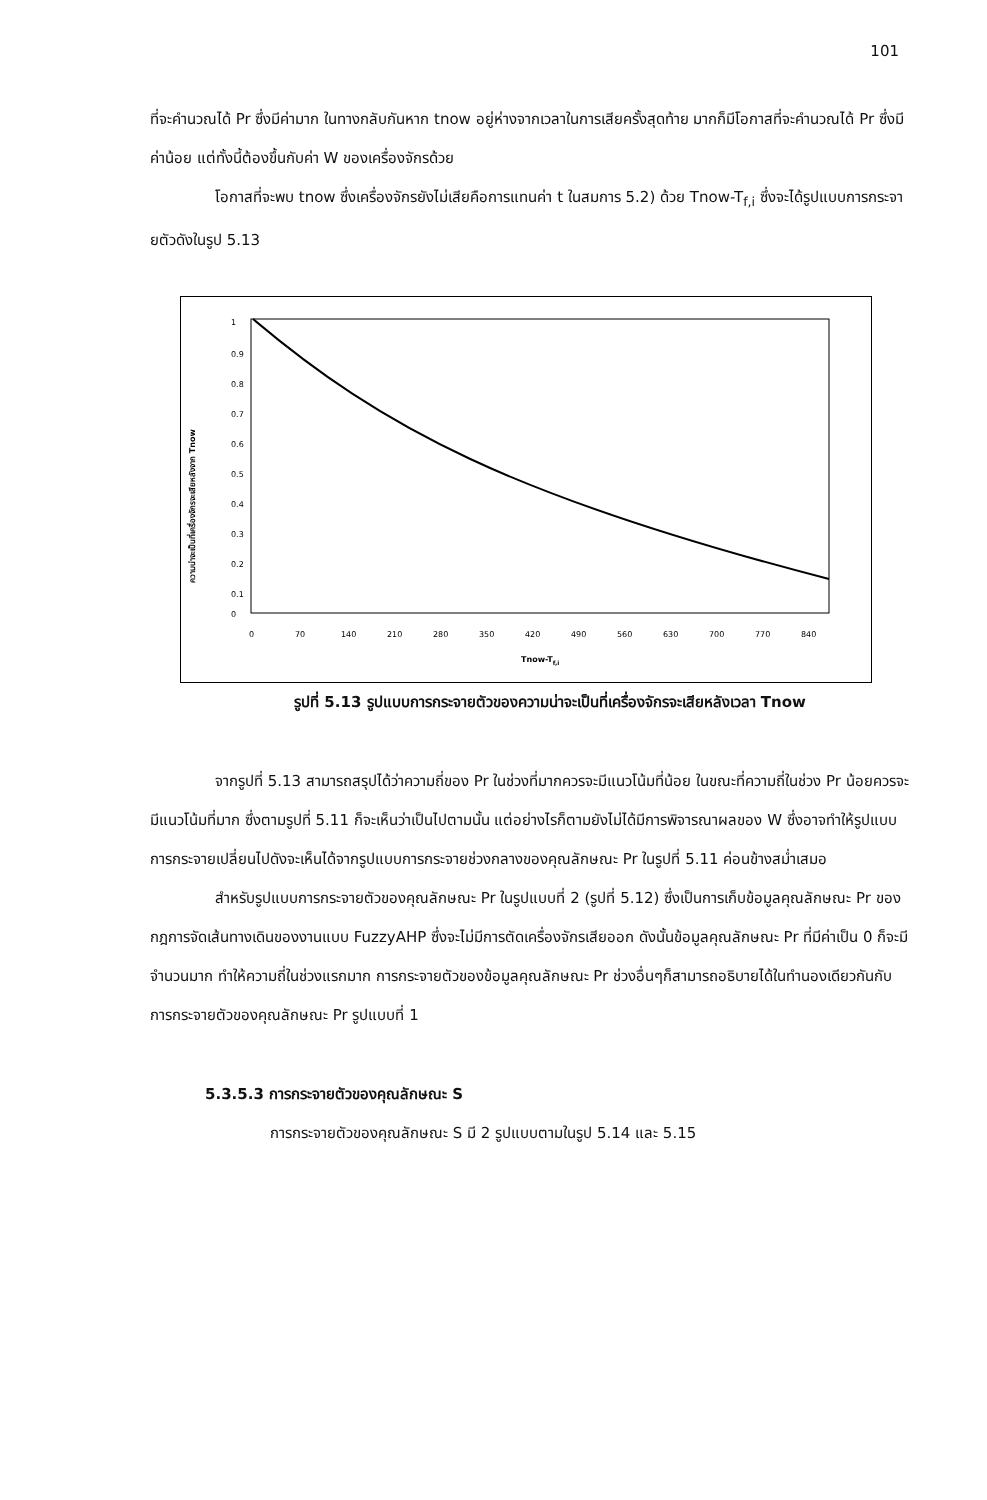101
ที่จะคำนวณได้ Pr ซึ่งมีค่ามาก ในทางกลับกันหาก tnow อยู่ห่างจากเวลาในการเสียครั้งสุดท้าย มากก็มีโอกาสที่จะคำนวณได้ Pr ซึ่งมีค่าน้อย แต่ทั้งนี้ต้องขึ้นกับค่า W ของเครื่องจักรด้วย
โอกาสที่จะพบ tnow ซึ่งเครื่องจักรยังไม่เสียคือการแทนค่า t ในสมการ 5.2) ด้วย Tnow-T<sub>f,i</sub> ซึ่งจะได้รูปแบบการกระจายตัวดังในรูป 5.13
ความน่าจะเป็นที่เครื่องจักรจะเสียหลังจาก Tnow
1
0.9
0.8
0.7
0.6
0.5
0.4
0.3
0.2
0.1
0
0
70
140
210
280
350
420
490
560
630
700
770
840
Tnow-Tf,i
รูปที่ 5.13 รูปแบบการกระจายตัวของความน่าจะเป็นที่เครื่องจักรจะเสียหลังเวลา Tnow
จากรูปที่ 5.13 สามารถสรุปได้ว่าความถี่ของ Pr ในช่วงที่มากควรจะมีแนวโน้มที่น้อย ในขณะที่ความถี่ในช่วง Pr น้อยควรจะมีแนวโน้มที่มาก ซึ่งตามรูปที่ 5.11 ก็จะเห็นว่าเป็นไปตามนั้น แต่อย่างไรก็ตามยังไม่ได้มีการพิจารณาผลของ W ซึ่งอาจทำให้รูปแบบการกระจายเปลี่ยนไปดังจะเห็นได้จากรูปแบบการกระจายช่วงกลางของคุณลักษณะ Pr ในรูปที่ 5.11 ค่อนข้างสม่ำเสมอ
สำหรับรูปแบบการกระจายตัวของคุณลักษณะ Pr ในรูปแบบที่ 2 (รูปที่ 5.12) ซึ่งเป็นการเก็บข้อมูลคุณลักษณะ Pr ของกฎการจัดเส้นทางเดินของงานแบบ FuzzyAHP ซึ่งจะไม่มีการตัดเครื่องจักรเสียออก ดังนั้นข้อมูลคุณลักษณะ Pr ที่มีค่าเป็น 0 ก็จะมีจำนวนมาก ทำให้ความถี่ในช่วงแรกมาก การกระจายตัวของข้อมูลคุณลักษณะ Pr ช่วงอื่นๆก็สามารถอธิบายได้ในทำนองเดียวกันกับการกระจายตัวของคุณลักษณะ Pr รูปแบบที่ 1
5.3.5.3 การกระจายตัวของคุณลักษณะ S
การกระจายตัวของคุณลักษณะ S มี 2 รูปแบบตามในรูป 5.14 และ 5.15